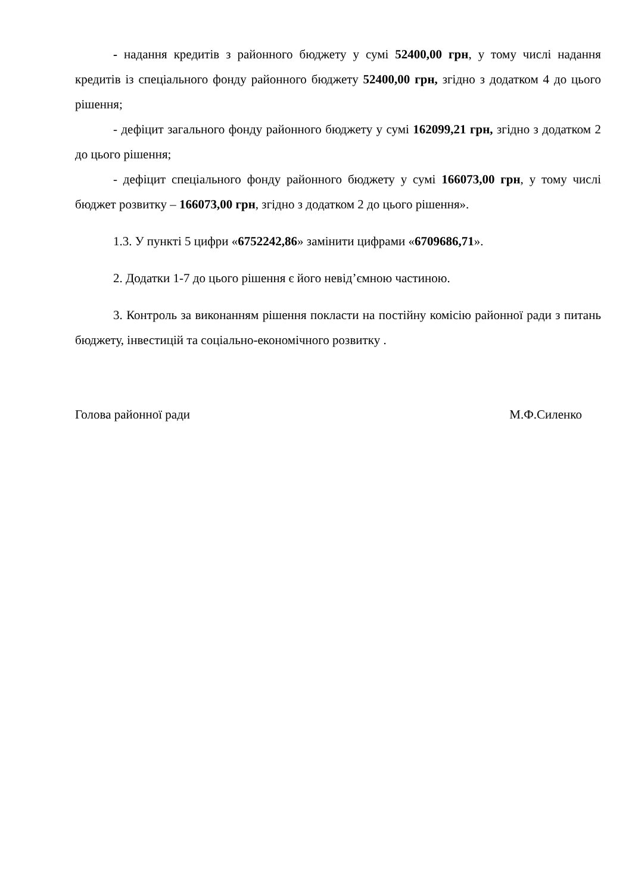- надання кредитів з районного бюджету у сумі 52400,00 грн, у тому числі надання кредитів із спеціального фонду районного бюджету 52400,00 грн, згідно з додатком 4 до цього рішення;
- дефіцит загального фонду районного бюджету у сумі 162099,21 грн, згідно з додатком 2 до цього рішення;
- дефіцит спеціального фонду районного бюджету у сумі 166073,00 грн, у тому числі бюджет розвитку – 166073,00 грн, згідно з додатком 2 до цього рішення».
1.3. У пункті 5 цифри «6752242,86» замінити цифрами «6709686,71».
2. Додатки 1-7 до цього рішення є його невід’ємною частиною.
3. Контроль за виконанням рішення покласти на постійну комісію районної ради з питань бюджету, інвестицій та соціально-економічного розвитку .
Голова районної ради М.Ф.Силенко